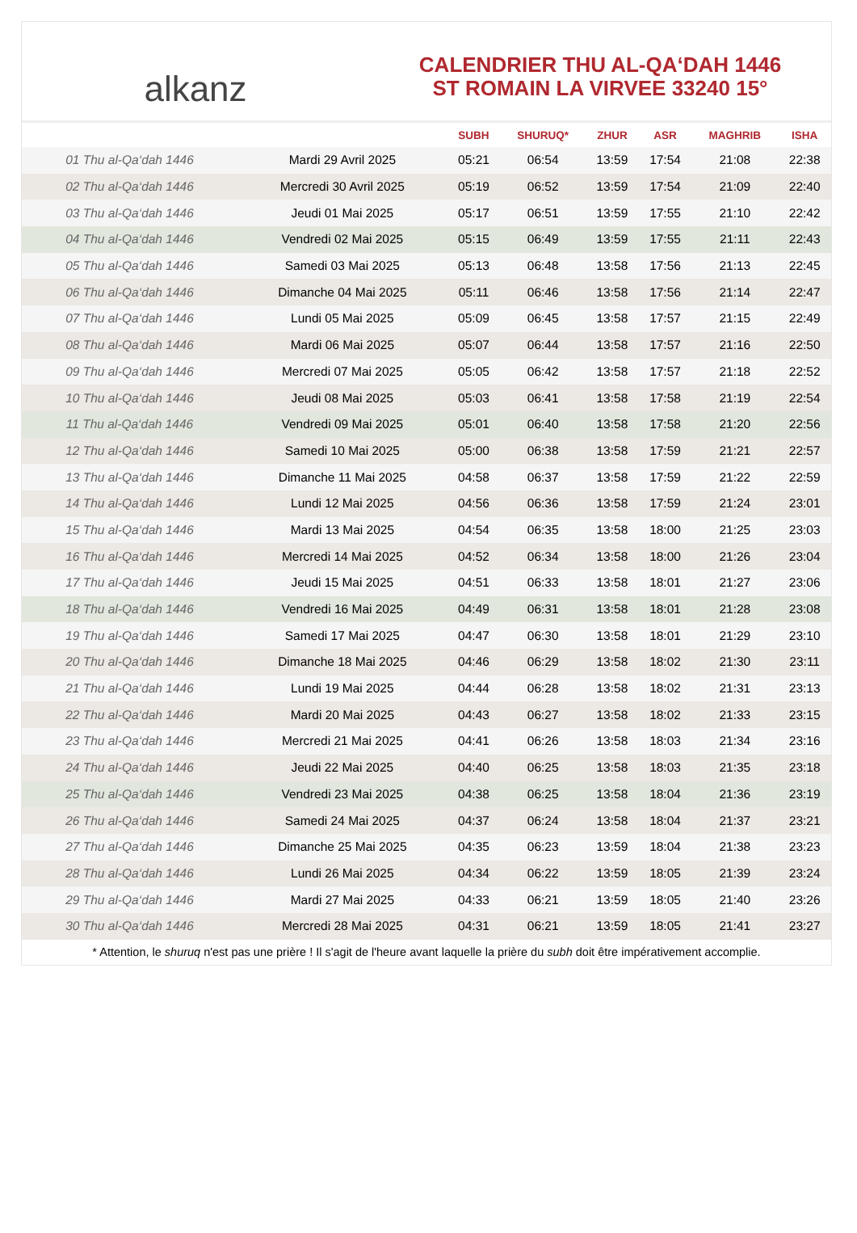alkanz
CALENDRIER THU AL-QA‘DAH 1446
ST ROMAIN LA VIRVEE 33240 15°
| | | SUBH | SHURUQ* | ZHUR | ASR | MAGHRIB | ISHA |
| --- | --- | --- | --- | --- | --- | --- | --- |
| 01 Thu al-Qa‘dah 1446 | Mardi 29 Avril 2025 | 05:21 | 06:54 | 13:59 | 17:54 | 21:08 | 22:38 |
| 02 Thu al-Qa‘dah 1446 | Mercredi 30 Avril 2025 | 05:19 | 06:52 | 13:59 | 17:54 | 21:09 | 22:40 |
| 03 Thu al-Qa‘dah 1446 | Jeudi 01 Mai 2025 | 05:17 | 06:51 | 13:59 | 17:55 | 21:10 | 22:42 |
| 04 Thu al-Qa‘dah 1446 | Vendredi 02 Mai 2025 | 05:15 | 06:49 | 13:59 | 17:55 | 21:11 | 22:43 |
| 05 Thu al-Qa‘dah 1446 | Samedi 03 Mai 2025 | 05:13 | 06:48 | 13:58 | 17:56 | 21:13 | 22:45 |
| 06 Thu al-Qa‘dah 1446 | Dimanche 04 Mai 2025 | 05:11 | 06:46 | 13:58 | 17:56 | 21:14 | 22:47 |
| 07 Thu al-Qa‘dah 1446 | Lundi 05 Mai 2025 | 05:09 | 06:45 | 13:58 | 17:57 | 21:15 | 22:49 |
| 08 Thu al-Qa‘dah 1446 | Mardi 06 Mai 2025 | 05:07 | 06:44 | 13:58 | 17:57 | 21:16 | 22:50 |
| 09 Thu al-Qa‘dah 1446 | Mercredi 07 Mai 2025 | 05:05 | 06:42 | 13:58 | 17:57 | 21:18 | 22:52 |
| 10 Thu al-Qa‘dah 1446 | Jeudi 08 Mai 2025 | 05:03 | 06:41 | 13:58 | 17:58 | 21:19 | 22:54 |
| 11 Thu al-Qa‘dah 1446 | Vendredi 09 Mai 2025 | 05:01 | 06:40 | 13:58 | 17:58 | 21:20 | 22:56 |
| 12 Thu al-Qa‘dah 1446 | Samedi 10 Mai 2025 | 05:00 | 06:38 | 13:58 | 17:59 | 21:21 | 22:57 |
| 13 Thu al-Qa‘dah 1446 | Dimanche 11 Mai 2025 | 04:58 | 06:37 | 13:58 | 17:59 | 21:22 | 22:59 |
| 14 Thu al-Qa‘dah 1446 | Lundi 12 Mai 2025 | 04:56 | 06:36 | 13:58 | 17:59 | 21:24 | 23:01 |
| 15 Thu al-Qa‘dah 1446 | Mardi 13 Mai 2025 | 04:54 | 06:35 | 13:58 | 18:00 | 21:25 | 23:03 |
| 16 Thu al-Qa‘dah 1446 | Mercredi 14 Mai 2025 | 04:52 | 06:34 | 13:58 | 18:00 | 21:26 | 23:04 |
| 17 Thu al-Qa‘dah 1446 | Jeudi 15 Mai 2025 | 04:51 | 06:33 | 13:58 | 18:01 | 21:27 | 23:06 |
| 18 Thu al-Qa‘dah 1446 | Vendredi 16 Mai 2025 | 04:49 | 06:31 | 13:58 | 18:01 | 21:28 | 23:08 |
| 19 Thu al-Qa‘dah 1446 | Samedi 17 Mai 2025 | 04:47 | 06:30 | 13:58 | 18:01 | 21:29 | 23:10 |
| 20 Thu al-Qa‘dah 1446 | Dimanche 18 Mai 2025 | 04:46 | 06:29 | 13:58 | 18:02 | 21:30 | 23:11 |
| 21 Thu al-Qa‘dah 1446 | Lundi 19 Mai 2025 | 04:44 | 06:28 | 13:58 | 18:02 | 21:31 | 23:13 |
| 22 Thu al-Qa‘dah 1446 | Mardi 20 Mai 2025 | 04:43 | 06:27 | 13:58 | 18:02 | 21:33 | 23:15 |
| 23 Thu al-Qa‘dah 1446 | Mercredi 21 Mai 2025 | 04:41 | 06:26 | 13:58 | 18:03 | 21:34 | 23:16 |
| 24 Thu al-Qa‘dah 1446 | Jeudi 22 Mai 2025 | 04:40 | 06:25 | 13:58 | 18:03 | 21:35 | 23:18 |
| 25 Thu al-Qa‘dah 1446 | Vendredi 23 Mai 2025 | 04:38 | 06:25 | 13:58 | 18:04 | 21:36 | 23:19 |
| 26 Thu al-Qa‘dah 1446 | Samedi 24 Mai 2025 | 04:37 | 06:24 | 13:58 | 18:04 | 21:37 | 23:21 |
| 27 Thu al-Qa‘dah 1446 | Dimanche 25 Mai 2025 | 04:35 | 06:23 | 13:59 | 18:04 | 21:38 | 23:23 |
| 28 Thu al-Qa‘dah 1446 | Lundi 26 Mai 2025 | 04:34 | 06:22 | 13:59 | 18:05 | 21:39 | 23:24 |
| 29 Thu al-Qa‘dah 1446 | Mardi 27 Mai 2025 | 04:33 | 06:21 | 13:59 | 18:05 | 21:40 | 23:26 |
| 30 Thu al-Qa‘dah 1446 | Mercredi 28 Mai 2025 | 04:31 | 06:21 | 13:59 | 18:05 | 21:41 | 23:27 |
* Attention, le shuruq n'est pas une prière ! Il s'agit de l'heure avant laquelle la prière du subh doit être impérativement accomplie.